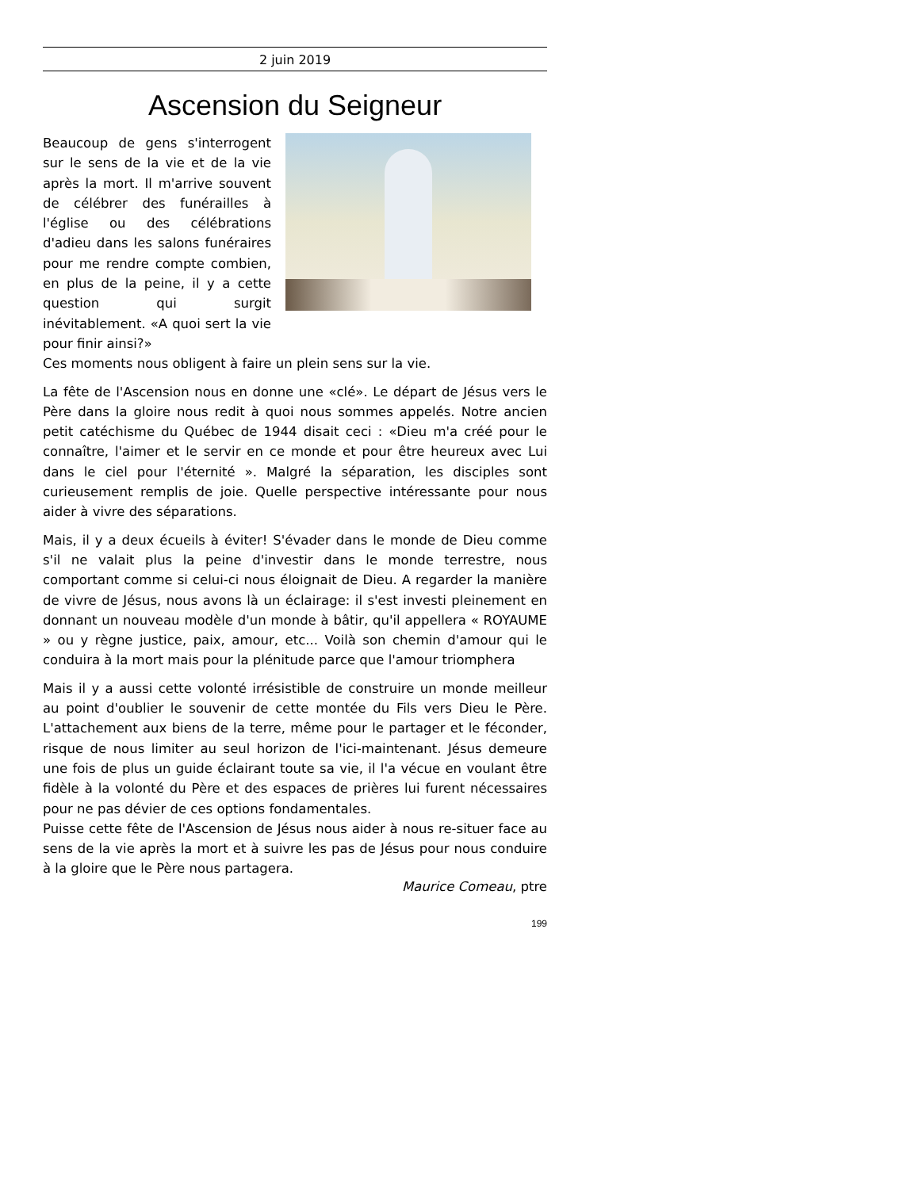2 juin 2019
Ascension du Seigneur
Beaucoup de gens s'interrogent sur le sens de la vie et de la vie après la mort. Il m'arrive souvent de célébrer des funérailles à l'église ou des célébrations d'adieu dans les salons funéraires pour me rendre compte combien, en plus de la peine, il y a cette question qui surgit inévitablement. «A quoi sert la vie pour finir ainsi?»
Ces moments nous obligent à faire un plein sens sur la vie.
La fête de l'Ascension nous en donne une «clé». Le départ de Jésus vers le Père dans la gloire nous redit à quoi nous sommes appelés. Notre ancien petit catéchisme du Québec de 1944 disait ceci : «Dieu m'a créé pour le connaître, l'aimer et le servir en ce monde et pour être heureux avec Lui dans le ciel pour l'éternité ». Malgré la séparation, les disciples sont curieusement remplis de joie. Quelle perspective intéressante pour nous aider à vivre des séparations.
Mais, il y a deux écueils à éviter! S'évader dans le monde de Dieu comme s'il ne valait plus la peine d'investir dans le monde terrestre, nous comportant comme si celui-ci nous éloignait de Dieu. A regarder la manière de vivre de Jésus, nous avons là un éclairage: il s'est investi pleinement en donnant un nouveau modèle d'un monde à bâtir, qu'il appellera « ROYAUME » ou y règne justice, paix, amour, etc... Voilà son chemin d'amour qui le conduira à la mort mais pour la plénitude parce que l'amour triomphera
Mais il y a aussi cette volonté irrésistible de construire un monde meilleur au point d'oublier le souvenir de cette montée du Fils vers Dieu le Père. L'attachement aux biens de la terre, même pour le partager et le féconder, risque de nous limiter au seul horizon de l'ici-maintenant. Jésus demeure une fois de plus un guide éclairant toute sa vie, il l'a vécue en voulant être fidèle à la volonté du Père et des espaces de prières lui furent nécessaires pour ne pas dévier de ces options fondamentales.
Puisse cette fête de l'Ascension de Jésus nous aider à nous re-situer face au sens de la vie après la mort et à suivre les pas de Jésus pour nous conduire à la gloire que le Père nous partagera.
Maurice Comeau, ptre
199